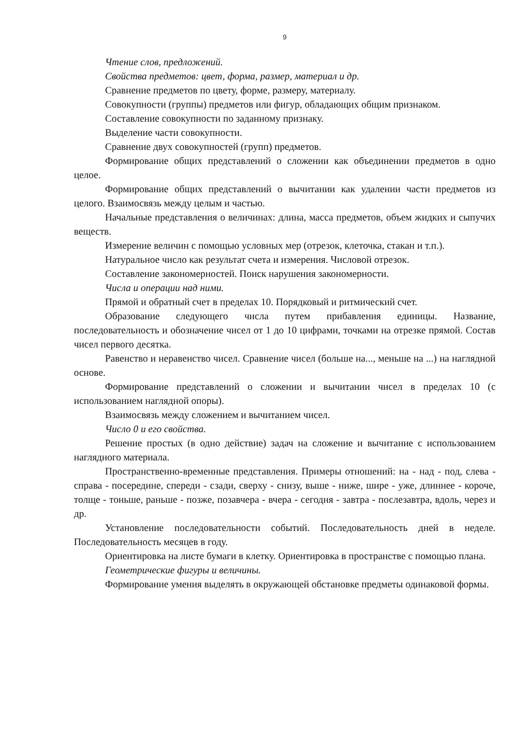9
Чтение слов, предложений.
Свойства предметов: цвет, форма, размер, материал и др.
Сравнение предметов по цвету, форме, размеру, материалу.
Совокупности (группы) предметов или фигур, обладающих общим признаком.
Составление совокупности по заданному признаку.
Выделение части совокупности.
Сравнение двух совокупностей (групп) предметов.
Формирование общих представлений о сложении как объединении предметов в одно целое.
Формирование общих представлений о вычитании как удалении части предметов из целого. Взаимосвязь между целым и частью.
Начальные представления о величинах: длина, масса предметов, объем жидких и сыпучих веществ.
Измерение величин с помощью условных мер (отрезок, клеточка, стакан и т.п.).
Натуральное число как результат счета и измерения. Числовой отрезок.
Составление закономерностей. Поиск нарушения закономерности.
Числа и операции над ними.
Прямой и обратный счет в пределах 10. Порядковый и ритмический счет.
Образование следующего числа путем прибавления единицы. Название, последовательность и обозначение чисел от 1 до 10 цифрами, точками на отрезке прямой. Состав чисел первого десятка.
Равенство и неравенство чисел. Сравнение чисел (больше на..., меньше на ...) на наглядной основе.
Формирование представлений о сложении и вычитании чисел в пределах 10 (с использованием наглядной опоры).
Взаимосвязь между сложением и вычитанием чисел.
Число 0 и его свойства.
Решение простых (в одно действие) задач на сложение и вычитание с использованием наглядного материала.
Пространственно-временные представления. Примеры отношений: на - над - под, слева - справа - посередине, спереди - сзади, сверху - снизу, выше - ниже, шире - уже, длиннее - короче, толще - тоньше, раньше - позже, позавчера - вчера - сегодня - завтра - послезавтра, вдоль, через и др.
Установление последовательности событий. Последовательность дней в неделе. Последовательность месяцев в году.
Ориентировка на листе бумаги в клетку. Ориентировка в пространстве с помощью плана.
Геометрические фигуры и величины.
Формирование умения выделять в окружающей обстановке предметы одинаковой формы.